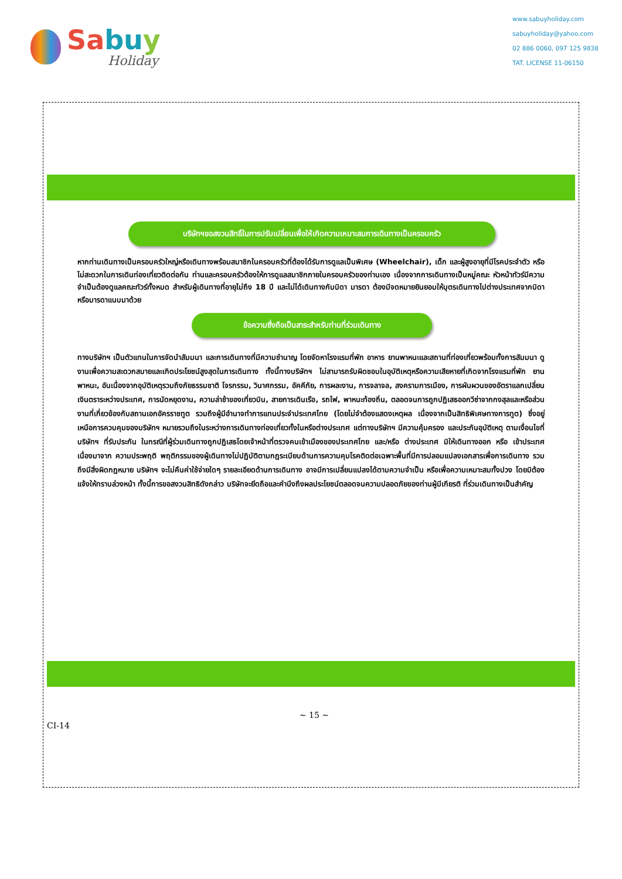Sabu y
Holiday
www.sabuyholiday.com
sabuyholiday@yahoo.com
02 886 0060, 097 125 9838
TAT. LICENSE 11-06150
บริษัทฯขอสงวนสิทธิ์ในการปรับเปลี่ยนเพื่อให้เกิดความเหมาะสมการเดินทางเป็นครอบครัว
หากท่านเดินทางเป็นครอบครัวใหญ่หรือเดินทางพร้อมสมาชิกในครอบครัวที่ต้องได้รับการดูแลเป็นพิเศษ (Wheelchair), เด็ก และผู้สูงอายุที่มีโรคประจำตัว หรือ ไม่สะดวกในการเดินท่องเที่ยวติดต่อกัน ท่านและครอบครัวต้องให้การดูแลสมาชิกภายในครอบครัวของท่านเอง เนื่องจากการเดินทางเป็นหมู่คณะ หัวหน้าทัวร์มีความจำเป็นต้องดูแลคณะทัวร์ทั้งหมด สำหรับผู้เดินทางที่อายุไม่ถึง 18 ปี และไม่ได้เดินทางกับบิดา มารดา ต้องมีจดหมายยินยอมให้บุตรเดินทางไปต่างประเทศจากบิดาหรือมารดาแนบมาด้วย
ข้อความซึ่งถือเป็นสาระสำหรับท่านที่ร่วมเดินทาง
ทางบริษัทฯ เป็นตัวแทนในการจัดนำสัมมนา และการเดินทางที่มีความชำนาญ โดยจัดหาโรงแรมที่พัก อาหาร ยานพาหนะและสถานที่ท่องเที่ยวพร้อมทั้งการสัมมนา ดูงานเพื่อความสะดวกสบายและเกิดประโยชน์สูงสุดในการเดินทาง ทั้งนี้ทางบริษัทฯ ไม่สามารถรับผิดชอบในอุบัติเหตุหรือความเสียหายที่เกิดจากโรงแรมที่พัก ยานพาหนะ, อันเนื่องจากอุบัติเหตุรวมถึงภัยธรรมชาติ โจรกรรม, วินาศกรรม, อัคคีภัย, การผละงาน, การจลาจล, สงครามการเมือง, การผันผวนของอัตราแลกเปลี่ยนเงินตราระหว่างประเทศ, การนัดหยุดงาน, ความล่าช้าของเที่ยวบิน, สายการเดินเรือ, รถไฟ, พาหนะท้องถิ่น, ตลอดจนการถูกปฏิเสธออกวีซ่าจากกงสุลและหรือส่วนงานที่เกี่ยวข้องกับสถานเอกอัครราชทูต รวมถึงผู้มีอำนาจทำการแทนประจำประเทศไทย (โดยไม่จำต้องแสดงเหตุผล เนื่องจากเป็นสิทธิพิเศษทางการทูต) ซึ่งอยู่เหนือการควบคุมของบริษัทฯ หมายรวมถึงในระหว่างการเดินทางท่องเที่ยวทั้งในหรือต่างประเทศ แต่ทางบริษัทฯ มีความคุ้มครอง และประกันอุบัติเหตุ ตามเงื่อนไขที่บริษัทฯ ที่รับประกัน ในกรณีที่ผู้ร่วมเดินทางถูกปฏิเสธโดยเจ้าหน้าที่ตรวจคนเข้าเมืองของประเทศไทย และ/หรือ ต่างประเทศ มิให้เดินทางออก หรือ เข้าประเทศ เนื่องมาจาก ความประพฤติ พฤติกรรมของผู้เดินทางไม่ปฏิบัติตามกฎระเบียบด้านการความคุมโรคติดต่อเฉพาะพื้นที่มีการปลอมแปลงเอกสารเพื่อการเดินทาง รวมถึงมีสิ่งผิดกฎหมาย บริษัทฯ จะไม่คืนค่าใช้จ่ายใดๆ รายละเอียดด้านการเดินทาง อาจมีการเปลี่ยนแปลงได้ตามความจำเป็น หรือเพื่อความเหมาะสมทั้งปวง โดยมิต้องแจ้งให้ทราบล่วงหน้า ทั้งนี้การขอสงวนสิทธิดังกล่าว บริษัทจะยึดถือและคำนึงถึงผลประโยชน์ตลอดจนความปลอดภัยของท่านผู้มีเกียรติ ที่ร่วมเดินทางเป็นสำคัญ
CI-14 ~ 15 ~